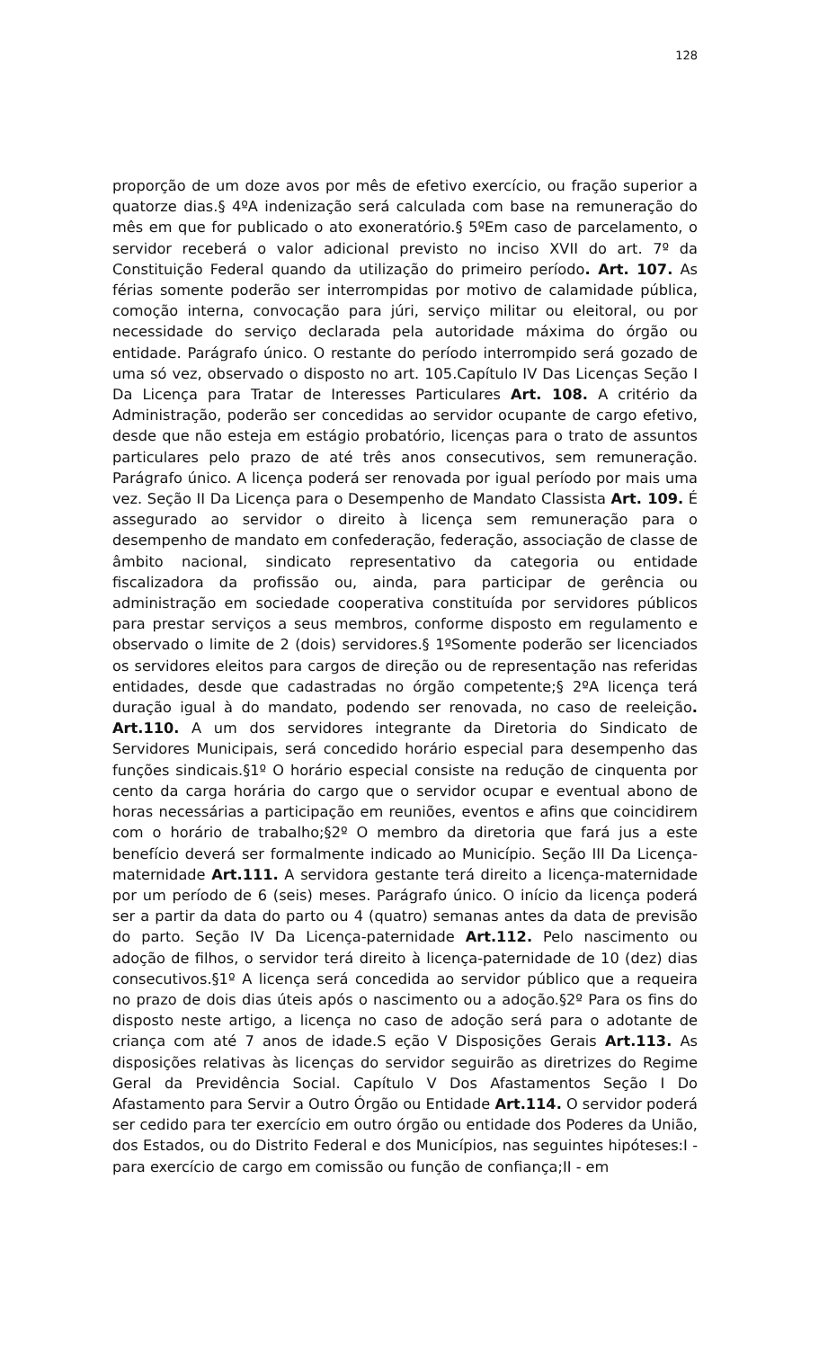128
proporção de um doze avos por mês de efetivo exercício, ou fração superior a quatorze dias.§ 4ºA indenização será calculada com base na remuneração do mês em que for publicado o ato exoneratório.§ 5ºEm caso de parcelamento, o servidor receberá o valor adicional previsto no inciso XVII do art. 7º da Constituição Federal quando da utilização do primeiro período. Art. 107. As férias somente poderão ser interrompidas por motivo de calamidade pública, comoção interna, convocação para júri, serviço militar ou eleitoral, ou por necessidade do serviço declarada pela autoridade máxima do órgão ou entidade. Parágrafo único. O restante do período interrompido será gozado de uma só vez, observado o disposto no art. 105.Capítulo IV Das Licenças Seção I Da Licença para Tratar de Interesses Particulares Art. 108. A critério da Administração, poderão ser concedidas ao servidor ocupante de cargo efetivo, desde que não esteja em estágio probatório, licenças para o trato de assuntos particulares pelo prazo de até três anos consecutivos, sem remuneração. Parágrafo único. A licença poderá ser renovada por igual período por mais uma vez. Seção II Da Licença para o Desempenho de Mandato Classista Art. 109. É assegurado ao servidor o direito à licença sem remuneração para o desempenho de mandato em confederação, federação, associação de classe de âmbito nacional, sindicato representativo da categoria ou entidade fiscalizadora da profissão ou, ainda, para participar de gerência ou administração em sociedade cooperativa constituída por servidores públicos para prestar serviços a seus membros, conforme disposto em regulamento e observado o limite de 2 (dois) servidores.§ 1ºSomente poderão ser licenciados os servidores eleitos para cargos de direção ou de representação nas referidas entidades, desde que cadastradas no órgão competente;§ 2ºA licença terá duração igual à do mandato, podendo ser renovada, no caso de reeleição. Art.110. A um dos servidores integrante da Diretoria do Sindicato de Servidores Municipais, será concedido horário especial para desempenho das funções sindicais.§1º O horário especial consiste na redução de cinquenta por cento da carga horária do cargo que o servidor ocupar e eventual abono de horas necessárias a participação em reuniões, eventos e afins que coincidirem com o horário de trabalho;§2º O membro da diretoria que fará jus a este benefício deverá ser formalmente indicado ao Município. Seção III Da Licença-maternidade Art.111. A servidora gestante terá direito a licença-maternidade por um período de 6 (seis) meses. Parágrafo único. O início da licença poderá ser a partir da data do parto ou 4 (quatro) semanas antes da data de previsão do parto. Seção IV Da Licença-paternidade Art.112. Pelo nascimento ou adoção de filhos, o servidor terá direito à licença-paternidade de 10 (dez) dias consecutivos.§1º A licença será concedida ao servidor público que a requeira no prazo de dois dias úteis após o nascimento ou a adoção.§2º Para os fins do disposto neste artigo, a licença no caso de adoção será para o adotante de criança com até 7 anos de idade.S eção V Disposições Gerais Art.113. As disposições relativas às licenças do servidor seguirão as diretrizes do Regime Geral da Previdência Social. Capítulo V Dos Afastamentos Seção I Do Afastamento para Servir a Outro Órgão ou Entidade Art.114. O servidor poderá ser cedido para ter exercício em outro órgão ou entidade dos Poderes da União, dos Estados, ou do Distrito Federal e dos Municípios, nas seguintes hipóteses:I - para exercício de cargo em comissão ou função de confiança;II - em